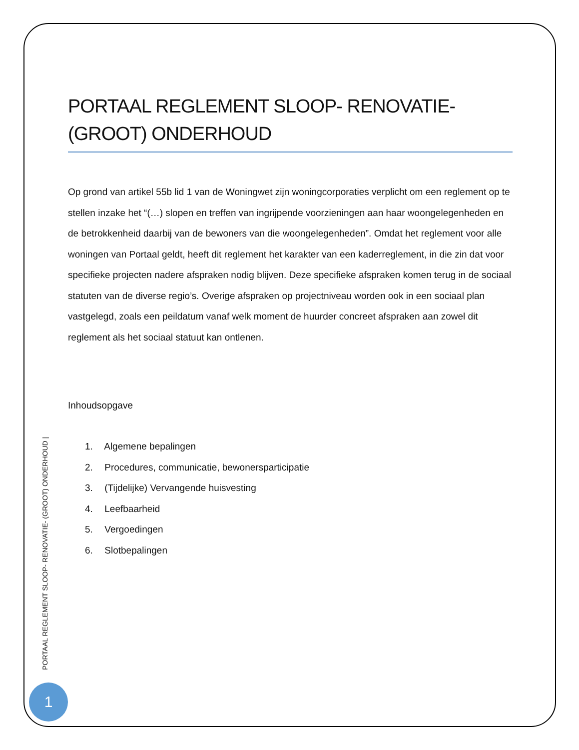PORTAAL REGLEMENT SLOOP- RENOVATIE- (GROOT) ONDERHOUD
Op grond van artikel 55b lid 1 van de Woningwet zijn woningcorporaties verplicht om een reglement op te stellen inzake het “(…) slopen en treffen van ingrijpende voorzieningen aan haar woongelegenheden en de betrokkenheid daarbij van de bewoners van die woongelegenheden”. Omdat het reglement voor alle woningen van Portaal geldt, heeft dit reglement het karakter van een kaderreglement, in die zin dat voor specifieke projecten nadere afspraken nodig blijven. Deze specifieke afspraken komen terug in de sociaal statuten van de diverse regio’s. Overige afspraken op projectniveau worden ook in een sociaal plan vastgelegd, zoals een peildatum vanaf welk moment de huurder concreet afspraken aan zowel dit reglement als het sociaal statuut kan ontlenen.
Inhoudsopgave
1. Algemene bepalingen
2. Procedures, communicatie, bewonersparticipatie
3. (Tijdelijke) Vervangende huisvesting
4. Leefbaarheid
5. Vergoedingen
6. Slotbepalingen
PORTAAL REGLEMENT SLOOP- RENOVATIE- (GROOT) ONDERHOUD |
1